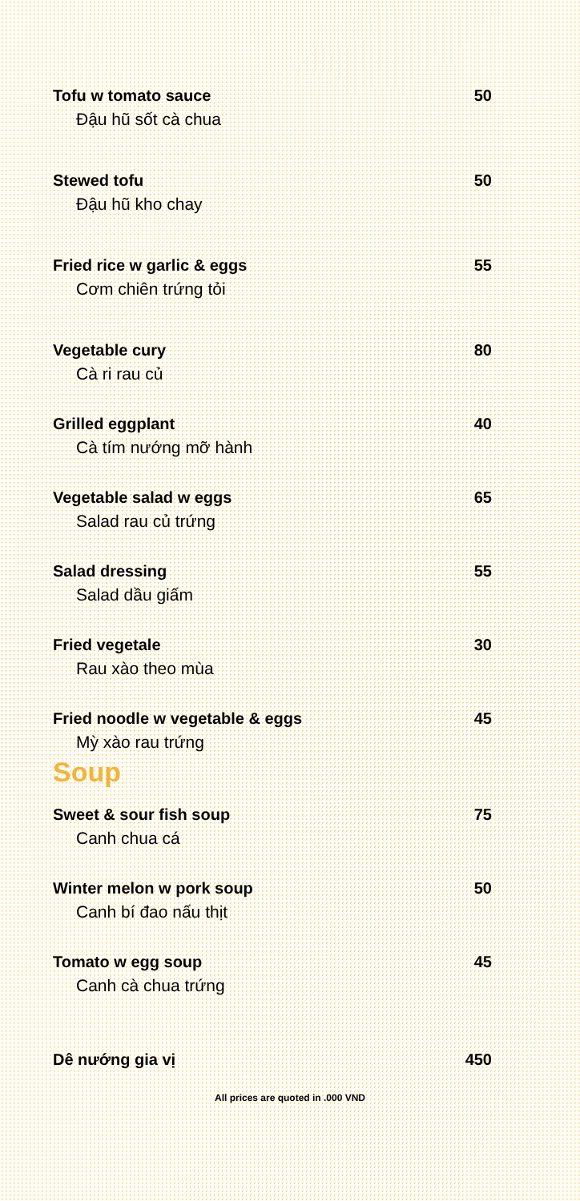Tofu w tomato sauce 50
Đậu hũ sốt cà chua
Stewed tofu 50
Đậu hũ kho chay
Fried rice w garlic & eggs 55
Cơm chiên trứng tỏi
Vegetable cury 80
Cà ri rau củ
Grilled eggplant 40
Cà tím nướng mỡ hành
Vegetable salad w eggs 65
Salad rau củ trứng
Salad dressing 55
Salad dầu giấm
Fried vegetale 30
Rau xào theo mùa
Fried noodle w vegetable & eggs 45
Mỳ xào rau trứng
Soup
Sweet & sour fish soup 75
Canh chua cá
Winter melon w pork soup 50
Canh bí đao nấu thịt
Tomato w egg soup 45
Canh cà chua trứng
Dê nướng gia vị 450
All prices are quoted in .000 VND